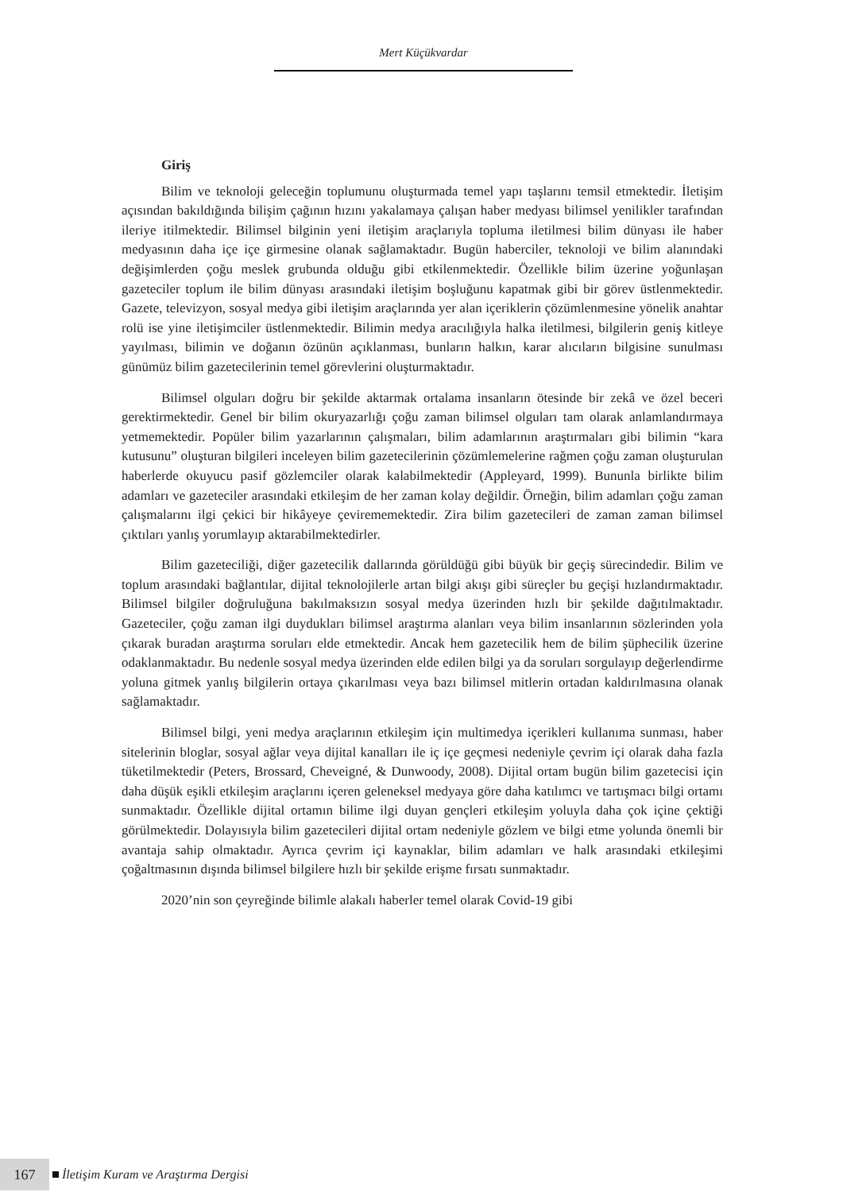Mert Küçükvardar
Giriş
Bilim ve teknoloji geleceğin toplumunu oluşturmada temel yapı taşlarını temsil etmektedir. İletişim açısından bakıldığında bilişim çağının hızını yakalamaya çalışan haber medyası bilimsel yenilikler tarafından ileriye itilmektedir. Bilimsel bilginin yeni iletişim araçlarıyla topluma iletilmesi bilim dünyası ile haber medyasının daha içe içe girmesine olanak sağlamaktadır. Bugün haberciler, teknoloji ve bilim alanındaki değişimlerden çoğu meslek grubunda olduğu gibi etkilenmektedir. Özellikle bilim üzerine yoğunlaşan gazeteciler toplum ile bilim dünyası arasındaki iletişim boşluğunu kapatmak gibi bir görev üstlenmektedir. Gazete, televizyon, sosyal medya gibi iletişim araçlarında yer alan içeriklerin çözümlenmesine yönelik anahtar rolü ise yine iletişimciler üstlenmektedir. Bilimin medya aracılığıyla halka iletilmesi, bilgilerin geniş kitleye yayılması, bilimin ve doğanın özünün açıklanması, bunların halkın, karar alıcıların bilgisine sunulması günümüz bilim gazetecilerinin temel görevlerini oluşturmaktadır.
Bilimsel olguları doğru bir şekilde aktarmak ortalama insanların ötesinde bir zekâ ve özel beceri gerektirmektedir. Genel bir bilim okuryazarlığı çoğu zaman bilimsel olguları tam olarak anlamlandırmaya yetmemektedir. Popüler bilim yazarlarının çalışmaları, bilim adamlarının araştırmaları gibi bilimin “kara kutusunu” oluşturan bilgileri inceleyen bilim gazetecilerinin çözümlemelerine rağmen çoğu zaman oluşturulan haberlerde okuyucu pasif gözlemciler olarak kalabilmektedir (Appleyard, 1999). Bununla birlikte bilim adamları ve gazeteciler arasındaki etkileşim de her zaman kolay değildir. Örneğin, bilim adamları çoğu zaman çalışmalarını ilgi çekici bir hikâyeye çevirememektedir. Zira bilim gazetecileri de zaman zaman bilimsel çıktıları yanlış yorumlayıp aktarabilmektedirler.
Bilim gazeteciliği, diğer gazetecilik dallarında görüldüğü gibi büyük bir geçiş sürecindedir. Bilim ve toplum arasındaki bağlantılar, dijital teknolojilerle artan bilgi akışı gibi süreçler bu geçişi hızlandırmaktadır. Bilimsel bilgiler doğruluğuna bakılmaksızın sosyal medya üzerinden hızlı bir şekilde dağıtılmaktadır. Gazeteciler, çoğu zaman ilgi duydukları bilimsel araştırma alanları veya bilim insanlarının sözlerinden yola çıkarak buradan araştırma soruları elde etmektedir. Ancak hem gazetecilik hem de bilim şüphecilik üzerine odaklanmaktadır. Bu nedenle sosyal medya üzerinden elde edilen bilgi ya da soruları sorgulayıp değerlendirme yoluna gitmek yanlış bilgilerin ortaya çıkarılması veya bazı bilimsel mitlerin ortadan kaldırılmasına olanak sağlamaktadır.
Bilimsel bilgi, yeni medya araçlarının etkileşim için multimedya içerikleri kullanıma sunması, haber sitelerinin bloglar, sosyal ağlar veya dijital kanalları ile iç içe geçmesi nedeniyle çevrim içi olarak daha fazla tüketilmektedir (Peters, Brossard, Cheveigné, & Dunwoody, 2008). Dijital ortam bugün bilim gazetecisi için daha düşük eşikli etkileşim araçlarını içeren geleneksel medyaya göre daha katılımcı ve tartışmacı bilgi ortamı sunmaktadır. Özellikle dijital ortamın bilime ilgi duyan gençleri etkileşim yoluyla daha çok içine çektiği görülmektedir. Dolayısıyla bilim gazetecileri dijital ortam nedeniyle gözlem ve bilgi etme yolunda önemli bir avantaja sahip olmaktadır. Ayrıca çevrim içi kaynaklar, bilim adamları ve halk arasındaki etkileşimi çoğaltmasının dışında bilimsel bilgilere hızlı bir şekilde erişme fırsatı sunmaktadır.
2020’nin son çeyreğinde bilimle alakalı haberler temel olarak Covid-19 gibi
167 İletişim Kuram ve Araştırma Dergisi